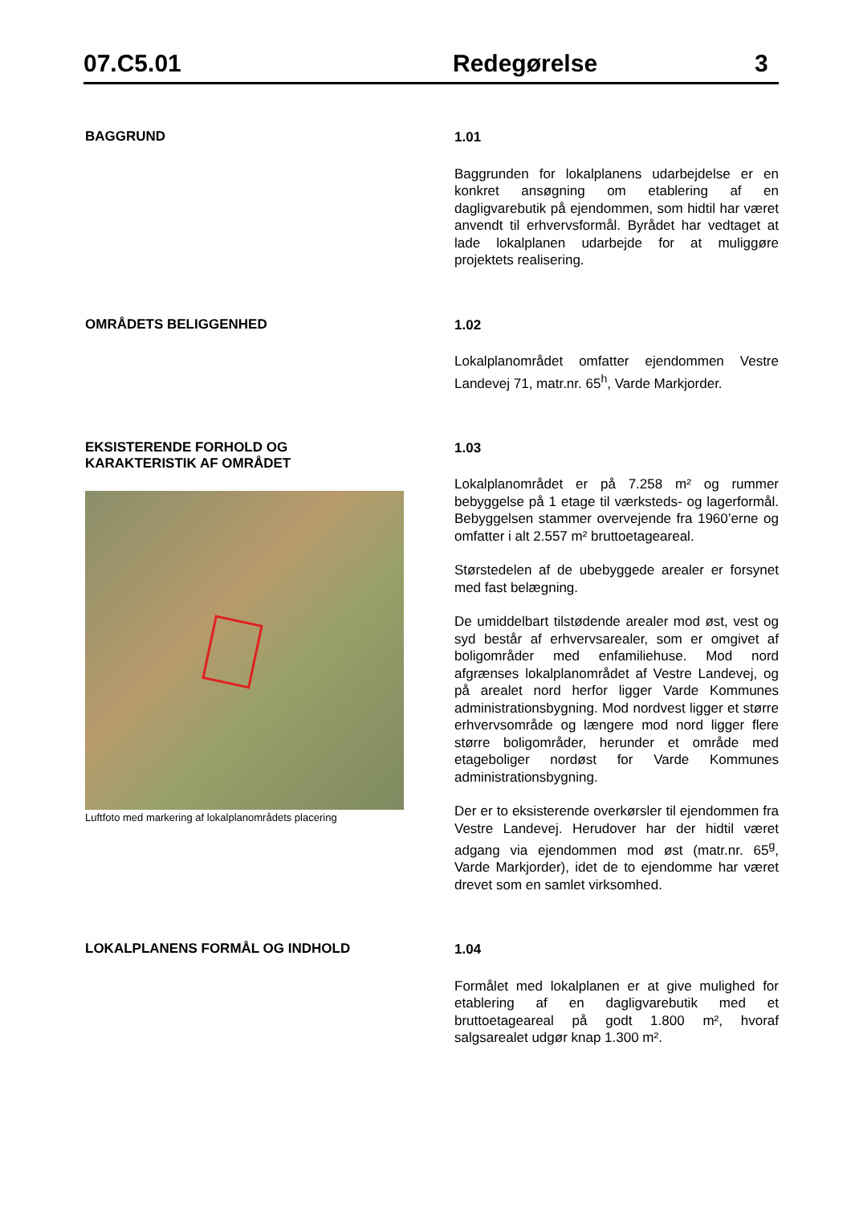07.C5.01 Redegørelse 3
BAGGRUND
1.01
Baggrunden for lokalplanens udarbejdelse er en konkret ansøgning om etablering af en dagligvarebutik på ejendommen, som hidtil har været anvendt til erhvervsformål. Byrådet har vedtaget at lade lokalplanen udarbejde for at muliggøre projektets realisering.
OMRÅDETS BELIGGENHED
1.02
Lokalplanområdet omfatter ejendommen Vestre Landevej 71, matr.nr. 65<sup>h</sup>, Varde Markjorder.
EKSISTERENDE FORHOLD OG
KARAKTERISTIK AF OMRÅDET
Luftfoto med markering af lokalplanområdets placering
1.03
Lokalplanområdet er på 7.258 m² og rummer bebyggelse på 1 etage til værksteds- og lagerformål. Bebyggelsen stammer overvejende fra 1960’erne og omfatter i alt 2.557 m² bruttoetageareal.
Størstedelen af de ubebyggede arealer er forsynet med fast belægning.
De umiddelbart tilstødende arealer mod øst, vest og syd består af erhvervsarealer, som er omgivet af boligområder med enfamiliehuse. Mod nord afgrænses lokalplanområdet af Vestre Landevej, og på arealet nord herfor ligger Varde Kommunes administrationsbygning. Mod nordvest ligger et større erhvervsområde og længere mod nord ligger flere større boligområder, herunder et område med etageboliger nordøst for Varde Kommunes administrationsbygning.
Der er to eksisterende overkørsler til ejendommen fra Vestre Landevej. Herudover har der hidtil været adgang via ejendommen mod øst (matr.nr. 65<sup>g</sup>, Varde Markjorder), idet de to ejendomme har været drevet som en samlet virksomhed.
LOKALPLANENS FORMÅL OG INDHOLD
1.04
Formålet med lokalplanen er at give mulighed for etablering af en dagligvarebutik med et bruttoetageareal på godt 1.800 m², hvoraf salgsarealet udgør knap 1.300 m².